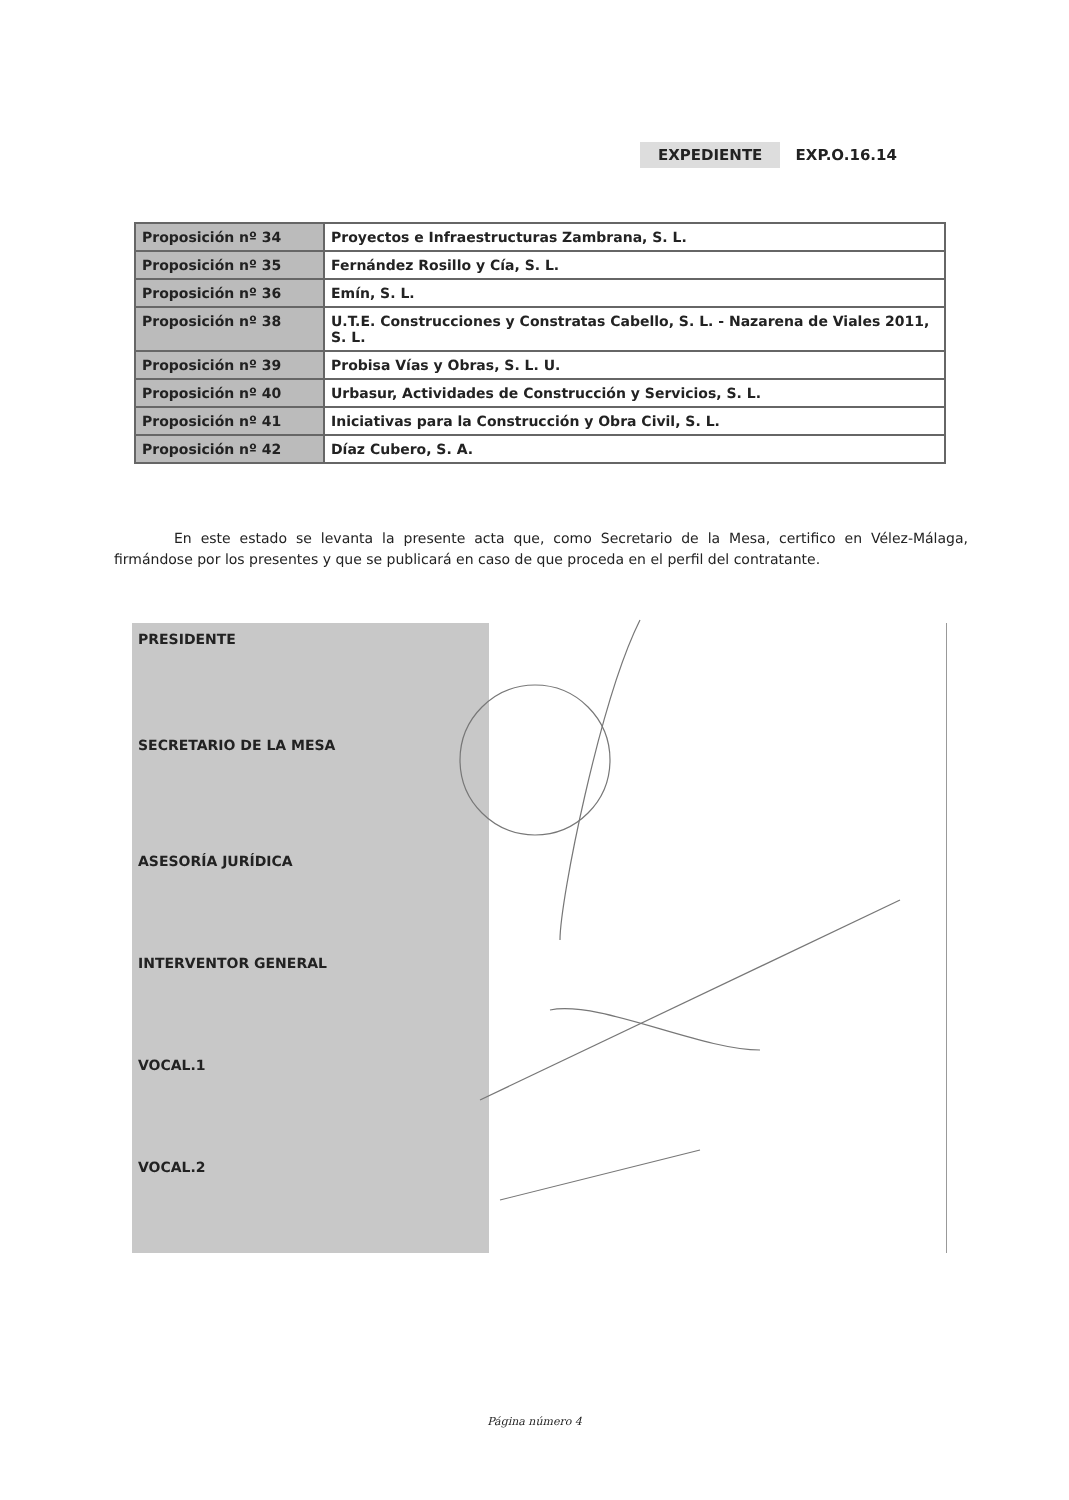EXPEDIENTE EXP.O.16.14
| Proposición nº 34 | Proyectos e Infraestructuras Zambrana, S. L. |
| Proposición nº 35 | Fernández Rosillo y Cía, S. L. |
| Proposición nº 36 | Emín, S. L. |
| Proposición nº 38 | U.T.E. Construcciones y Constratas Cabello, S. L. - Nazarena de Viales 2011, S. L. |
| Proposición nº 39 | Probisa Vías y Obras, S. L. U. |
| Proposición nº 40 | Urbasur, Actividades de Construcción y Servicios, S. L. |
| Proposición nº 41 | Iniciativas para la Construcción y Obra Civil, S. L. |
| Proposición nº 42 | Díaz Cubero, S. A. |
En este estado se levanta la presente acta que, como Secretario de la Mesa, certifico en Vélez-Málaga, firmándose por los presentes y que se publicará en caso de que proceda en el perfil del contratante.
| PRESIDENTE | |
| SECRETARIO DE LA MESA | |
| ASESORÍA JURÍDICA | |
| INTERVENTOR GENERAL | |
| VOCAL.1 | |
| VOCAL.2 | |
Página número 4